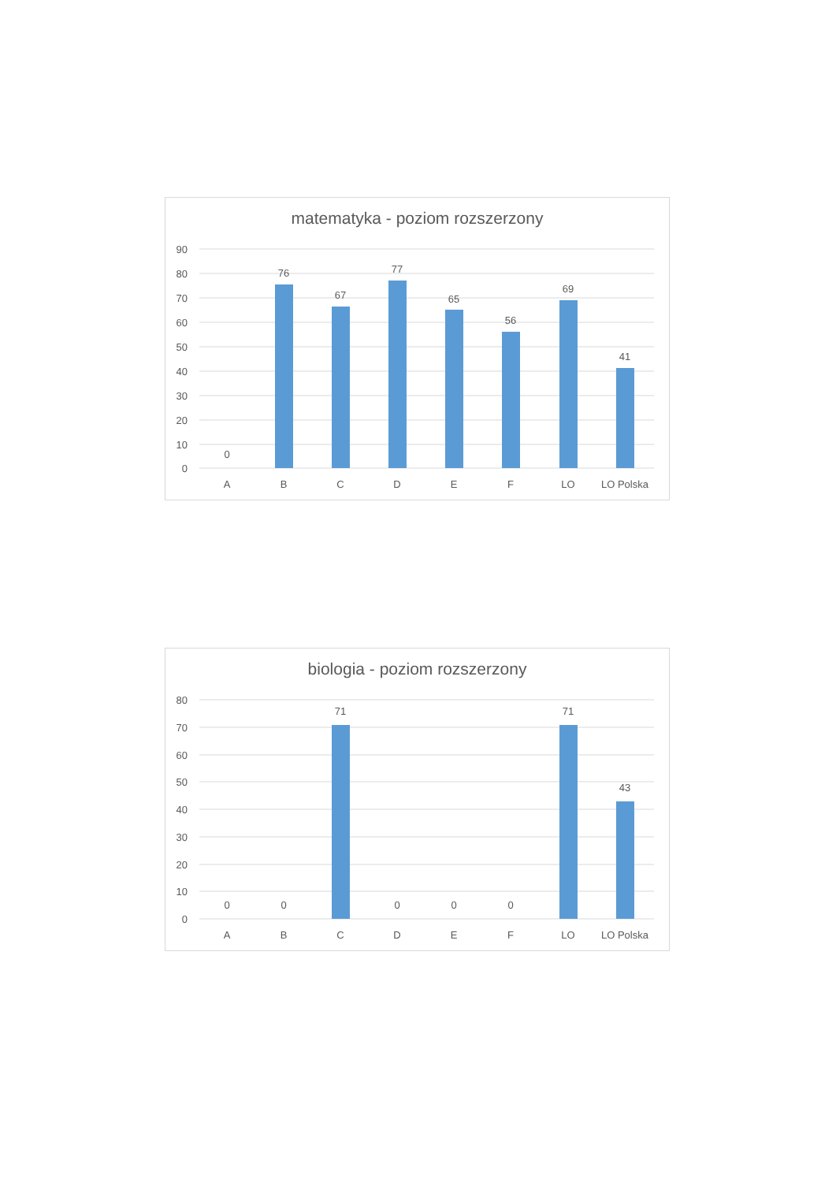matematyka - poziom rozszerzony
90
80
70
60
50
40
30
20
10
0
0
76
67
77
65
56
69
41
A
B
C
D
E
F
LO
LO Polska
biologia - poziom rozszerzony
80
70
60
50
40
30
20
10
0
0
0
71
0
0
0
71
43
A
B
C
D
E
F
LO
LO Polska